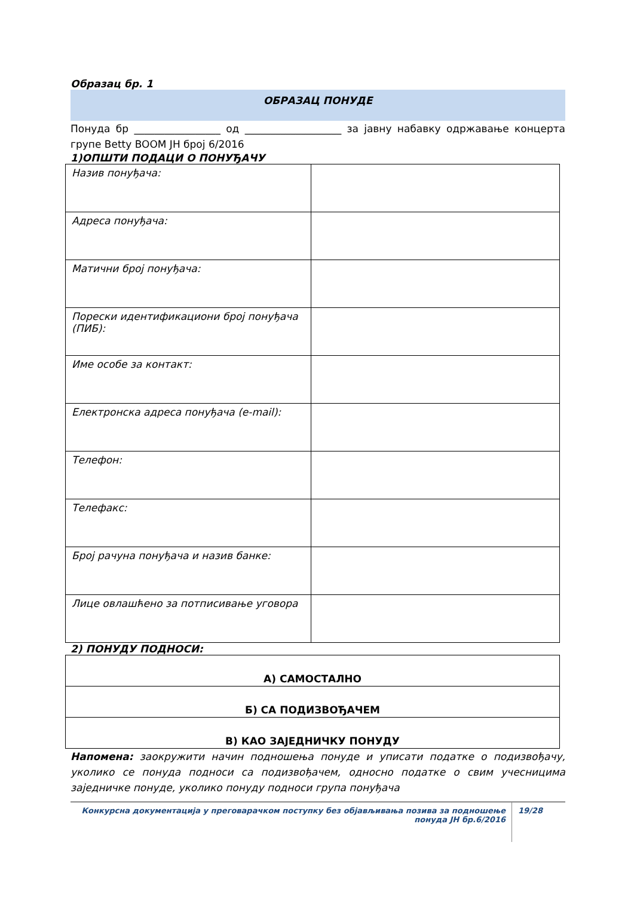Образац бр. 1
ОБРАЗАЦ ПОНУДЕ
Понуда бр _________________ од ___________________ за јавну набавку одржавање концерта групе Betty BOOM ЈН број 6/2016
1)ОПШТИ ПОДАЦИ О ПОНУЂАЧУ
| Назив понуђача: | |
| Адреса понуђача: | |
| Матични број понуђача: | |
| Порески идентификациони број понуђача (ПИБ): | |
| Име особе за контакт: | |
| Електронска адреса понуђача (e-mail): | |
| Телефон: | |
| Телефакс: | |
| Број рачуна понуђача и назив банке: | |
| Лице овлашћено за потписивање уговора | |
2) ПОНУДУ ПОДНОСИ:
| А) САМОСТАЛНО |
| Б) СА ПОДИЗВОЂАЧЕМ |
| В) КАО ЗАЈЕДНИЧКУ ПОНУДУ |
Напомена: заокружити начин подношења понуде и уписати податке о подизвођачу, уколико се понуда подноси са подизвођачем, односно податке о свим учесницима заједничке понуде, уколико понуду подноси група понуђача
Конкурсна документација у преговарачком поступку без објављивања позива за подношење понуда ЈН бр.6/2016
19/28